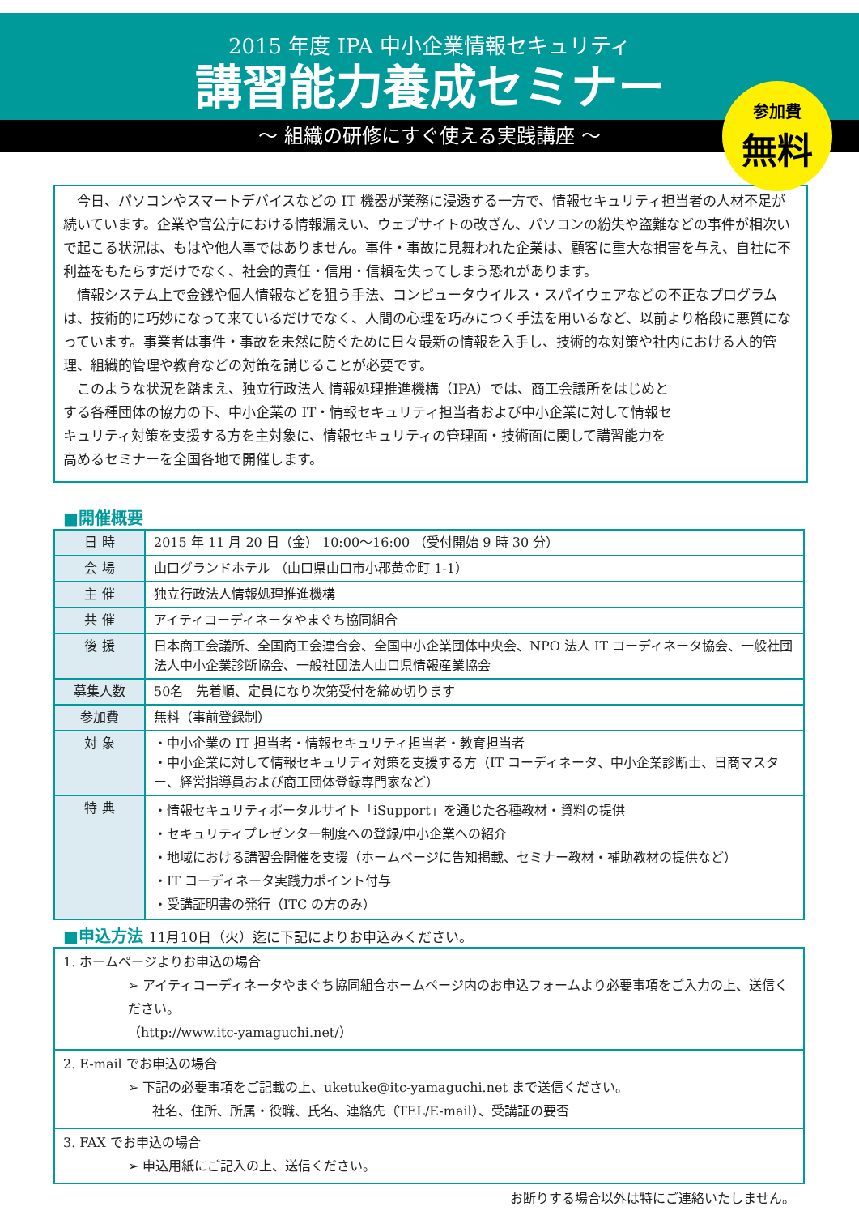2015 年度 IPA 中小企業情報セキュリティ
講習能力養成セミナー
参加費
無料
～ 組織の研修にすぐ使える実践講座 ～
今日、パソコンやスマートデバイスなどの IT 機器が業務に浸透する一方で、情報セキュリティ担当者の人材不足が続いています。企業や官公庁における情報漏えい、ウェブサイトの改ざん、パソコンの紛失や盗難などの事件が相次いで起こる状況は、もはや他人事ではありません。事件・事故に見舞われた企業は、顧客に重大な損害を与え、自社に不利益をもたらすだけでなく、社会的責任・信用・信頼を失ってしまう恐れがあります。
情報システム上で金銭や個人情報などを狙う手法、コンピュータウイルス・スパイウェアなどの不正なプログラムは、技術的に巧妙になって来ているだけでなく、人間の心理を巧みにつく手法を用いるなど、以前より格段に悪質になっています。事業者は事件・事故を未然に防ぐために日々最新の情報を入手し、技術的な対策や社内における人的管理、組織的管理や教育などの対策を講じることが必要です。
このような状況を踏まえ、独立行政法人 情報処理推進機構（IPA）では、商工会議所をはじめとする各種団体の協力の下、中小企業の IT・情報セキュリティ担当者および中小企業に対して情報セキュリティ対策を支援する方を主対象に、情報セキュリティの管理面・技術面に関して講習能力を高めるセミナーを全国各地で開催します。
■開催概要
| 日 時 | 2015 年 11 月 20 日（金） 10:00～16:00 （受付開始 9 時 30 分） |
| 会 場 | 山口グランドホテル （山口県山口市小郡黄金町 1-1） |
| 主 催 | 独立行政法人情報処理推進機構 |
| 共 催 | アイティコーディネータやまぐち協同組合 |
| 後 援 | 日本商工会議所、全国商工会連合会、全国中小企業団体中央会、NPO 法人 IT コーディネータ協会、一般社団法人中小企業診断協会、一般社団法人山口県情報産業協会 |
| 募集人数 | 50名 先着順、定員になり次第受付を締め切ります |
| 参加費 | 無料（事前登録制） |
| 対 象 | ・中小企業の IT 担当者・情報セキュリティ担当者・教育担当者 ・中小企業に対して情報セキュリティ対策を支援する方（IT コーディネータ、中小企業診断士、日商マスター、経営指導員および商工団体登録専門家など） |
| 特 典 | ・情報セキュリティポータルサイト「iSupport」を通じた各種教材・資料の提供 ・セキュリティプレゼンター制度への登録/中小企業への紹介 ・地域における講習会開催を支援（ホームページに告知掲載、セミナー教材・補助教材の提供など） ・IT コーディネータ実践力ポイント付与 ・受講証明書の発行（ITC の方のみ） |
■申込方法 11月10日（火）迄に下記によりお申込みください。
| 1. ホームページよりお申込の場合 ➢ アイティコーディネータやまぐち協同組合ホームページ内のお申込フォームより必要事項をご入力の上、送信ください。 （http://www.itc-yamaguchi.net/） |
| 2. E-mail でお申込の場合 ➢ 下記の必要事項をご記載の上、uketuke@itc-yamaguchi.net まで送信ください。 社名、住所、所属・役職、氏名、連絡先（TEL/E-mail）、受講証の要否 |
| 3. FAX でお申込の場合 ➢ 申込用紙にご記入の上、送信ください。 |
お断りする場合以外は特にご連絡いたしません。